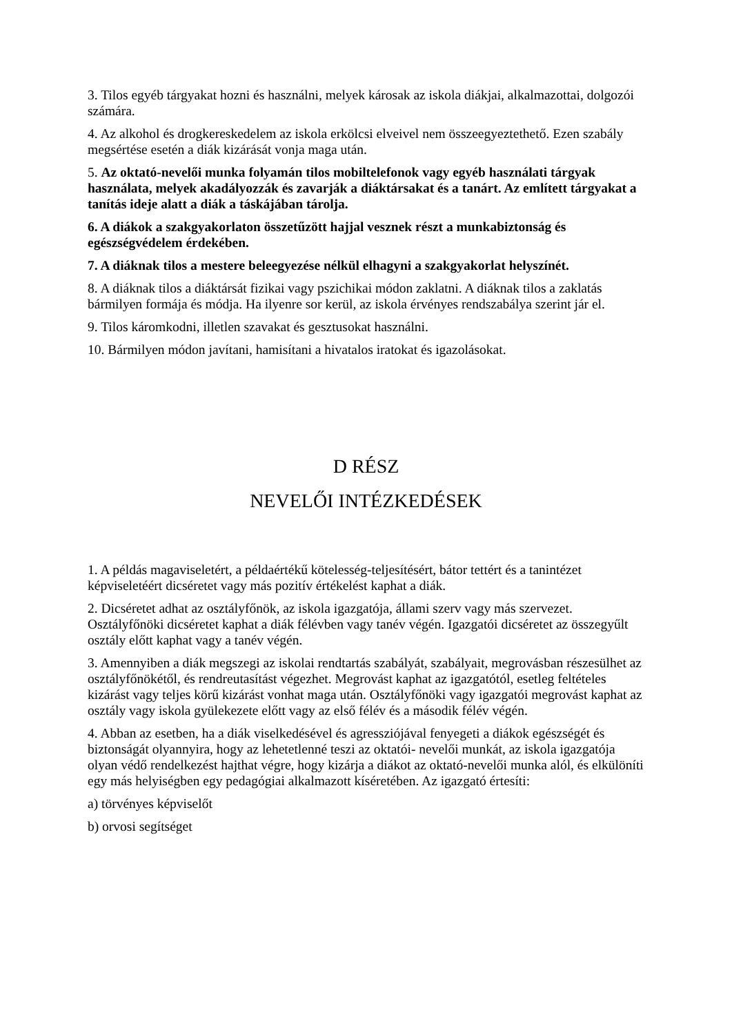3. Tilos egyéb tárgyakat hozni és használni, melyek károsak az iskola diákjai, alkalmazottai, dolgozói számára.
4. Az alkohol és drogkereskedelem az iskola erkölcsi elveivel nem összeegyeztethető. Ezen szabály megsértése esetén a diák kizárását vonja maga után.
5. Az oktató-nevelői munka folyamán tilos mobiltelefonok vagy egyéb használati tárgyak használata, melyek akadályozzák és zavarják a diáktársakat és a tanárt. Az említett tárgyakat a tanítás ideje alatt a diák a táskájában tárolja.
6. A diákok a szakgyakorlaton összetűzött hajjal vesznek részt a munkabiztonság és egészségvédelem érdekében.
7. A diáknak tilos a mestere beleegyezése nélkül elhagyni a szakgyakorlat helyszínét.
8. A diáknak tilos a diáktársát fizikai vagy pszichikai módon zaklatni. A diáknak tilos a zaklatás bármilyen formája és módja. Ha ilyenre sor kerül, az iskola érvényes rendszabálya szerint jár el.
9. Tilos káromkodni, illetlen szavakat és gesztusokat használni.
10. Bármilyen módon javítani, hamisítani a hivatalos iratokat és igazolásokat.
D RÉSZ
NEVELŐI INTÉZKEDÉSEK
1. A példás magaviseletért, a példaértékű kötelesség-teljesítésért, bátor tettért és a tanintézet képviseletéért dicséretet vagy más pozitív értékelést kaphat a diák.
2. Dicséretet adhat az osztályfőnök, az iskola igazgatója, állami szerv vagy más szervezet. Osztályfőnöki dicséretet kaphat a diák félévben vagy tanév végén. Igazgatói dicséretet az összegyűlt osztály előtt kaphat vagy a tanév végén.
3. Amennyiben a diák megszegi az iskolai rendtartás szabályát, szabályait, megrovásban részesülhet az osztályfőnökétől, és rendreutasítást végezhet. Megrovást kaphat az igazgatótól, esetleg feltételes kizárást vagy teljes körű kizárást vonhat maga után. Osztályfőnöki vagy igazgatói megrovást kaphat az osztály vagy iskola gyülekezete előtt vagy az első félév és a második félév végén.
4. Abban az esetben, ha a diák viselkedésével és agressziójával fenyegeti a diákok egészségét és biztonságát olyannyira, hogy az lehetetlenné teszi az oktatói- nevelői munkát, az iskola igazgatója olyan védő rendelkezést hajthat végre, hogy kizárja a diákot az oktató-nevelői munka alól, és elkülöníti egy más helyiségben egy pedagógiai alkalmazott kíséretében. Az igazgató értesíti:
a) törvényes képviselőt
b) orvosi segítséget